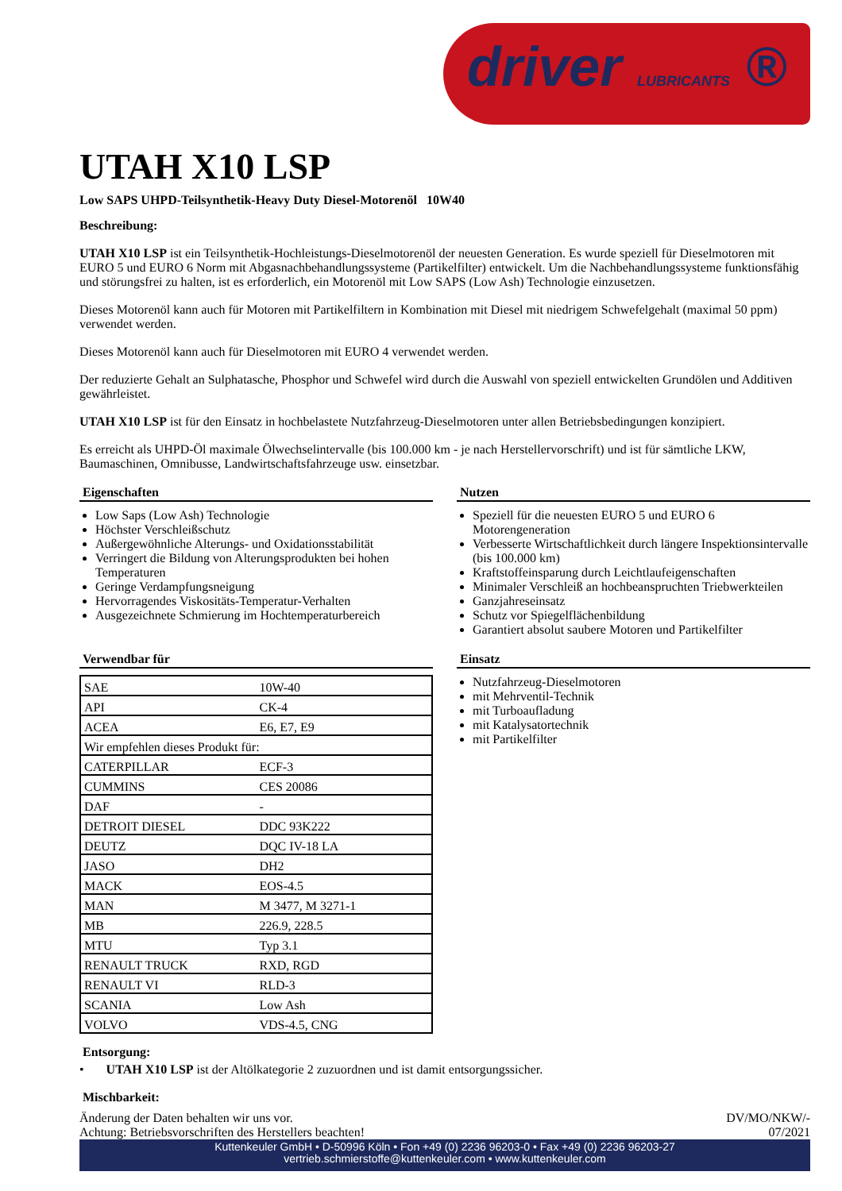driver LUBRICANTS ®
UTAH X10 LSP
Low SAPS UHPD-Teilsynthetik-Heavy Duty Diesel-Motorenöl 10W40
Beschreibung:
UTAH X10 LSP ist ein Teilsynthetik-Hochleistungs-Dieselmotorenöl der neuesten Generation. Es wurde speziell für Dieselmotoren mit EURO 5 und EURO 6 Norm mit Abgasnachbehandlungssysteme (Partikelfilter) entwickelt. Um die Nachbehandlungssysteme funktionsfähig und störungsfrei zu halten, ist es erforderlich, ein Motorenöl mit Low SAPS (Low Ash) Technologie einzusetzen.
Dieses Motorenöl kann auch für Motoren mit Partikelfiltern in Kombination mit Diesel mit niedrigem Schwefelgehalt (maximal 50 ppm) verwendet werden.
Dieses Motorenöl kann auch für Dieselmotoren mit EURO 4 verwendet werden.
Der reduzierte Gehalt an Sulphatasche, Phosphor und Schwefel wird durch die Auswahl von speziell entwickelten Grundölen und Additiven gewährleistet.
UTAH X10 LSP ist für den Einsatz in hochbelastete Nutzfahrzeug-Dieselmotoren unter allen Betriebsbedingungen konzipiert.
Es erreicht als UHPD-Öl maximale Ölwechselintervalle (bis 100.000 km - je nach Herstellervorschrift) und ist für sämtliche LKW, Baumaschinen, Omnibusse, Landwirtschaftsfahrzeuge usw. einsetzbar.
Eigenschaften
Low Saps (Low Ash) Technologie
Höchster Verschleißschutz
Außergewöhnliche Alterungs- und Oxidationsstabilität
Verringert die Bildung von Alterungsprodukten bei hohen Temperaturen
Geringe Verdampfungsneigung
Hervorragendes Viskositäts-Temperatur-Verhalten
Ausgezeichnete Schmierung im Hochtemperaturbereich
Verwendbar für
| SAE | 10W-40 |
| API | CK-4 |
| ACEA | E6, E7, E9 |
| Wir empfehlen dieses Produkt für: | |
| CATERPILLAR | ECF-3 |
| CUMMINS | CES 20086 |
| DAF | - |
| DETROIT DIESEL | DDC 93K222 |
| DEUTZ | DQC IV-18 LA |
| JASO | DH2 |
| MACK | EOS-4.5 |
| MAN | M 3477, M 3271-1 |
| MB | 226.9, 228.5 |
| MTU | Typ 3.1 |
| RENAULT TRUCK | RXD, RGD |
| RENAULT VI | RLD-3 |
| SCANIA | Low Ash |
| VOLVO | VDS-4.5, CNG |
Nutzen
Speziell für die neuesten EURO 5 und EURO 6 Motorengeneration
Verbesserte Wirtschaftlichkeit durch längere Inspektionsintervalle (bis 100.000 km)
Kraftstoffeinsparung durch Leichtlaufeigenschaften
Minimaler Verschleiß an hochbeanspruchten Triebwerkteilen
Ganzjahreseinsatz
Schutz vor Spiegelflächenbildung
Garantiert absolut saubere Motoren und Partikelfilter
Einsatz
Nutzfahrzeug-Dieselmotoren
mit Mehrventil-Technik
mit Turboaufladung
mit Katalysatortechnik
mit Partikelfilter
Entsorgung:
• UTAH X10 LSP ist der Altölkategorie 2 zuzuordnen und ist damit entsorgungssicher.
Mischbarkeit:
Änderung der Daten behalten wir uns vor.
Achtung: Betriebsvorschriften des Herstellers beachten!
DV/MO/NKW/-
07/2021
Kuttenkeuler GmbH • D-50996 Köln • Fon +49 (0) 2236 96203-0 • Fax +49 (0) 2236 96203-27
vertrieb.schmierstoffe@kuttenkeuler.com • www.kuttenkeuler.com